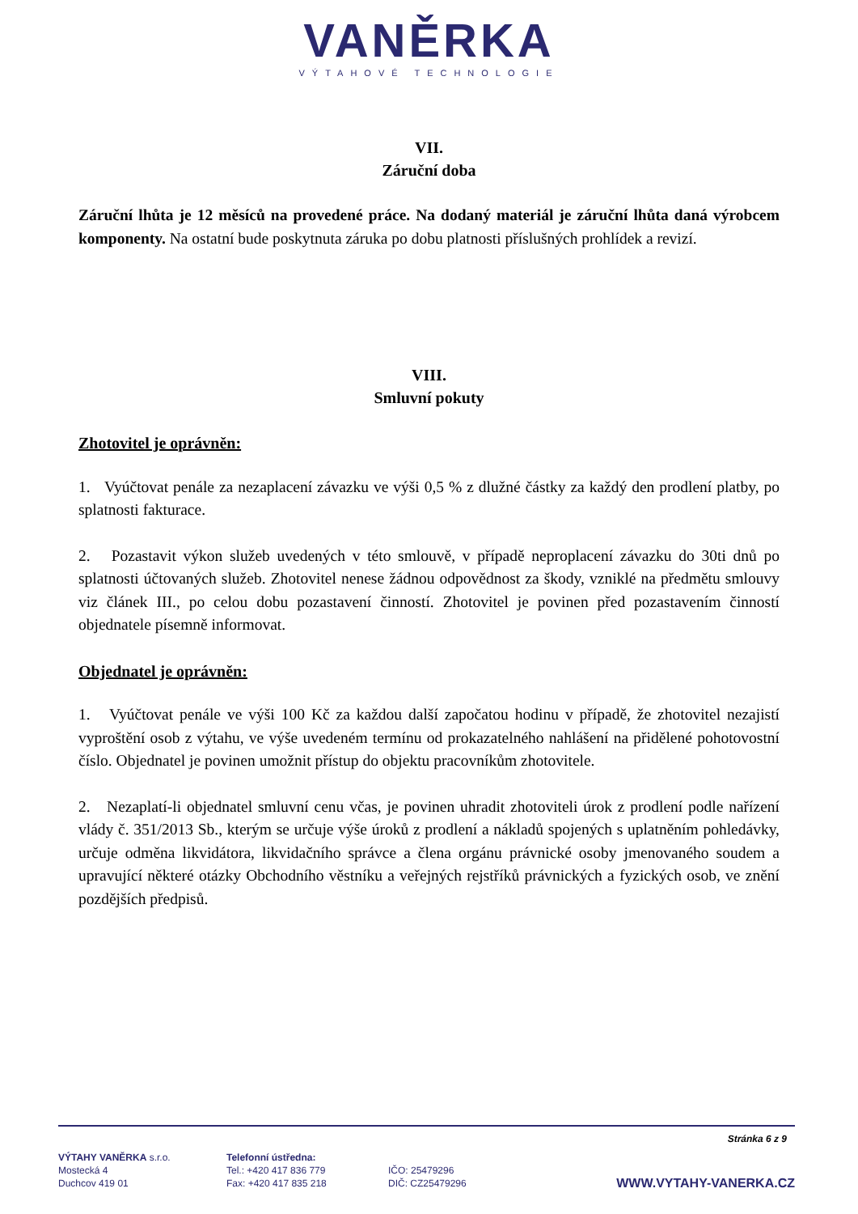VANĚRKA
VÝTAHOVÉ TECHNOLOGIE
VII.
Záruční doba
Záruční lhůta je 12 měsíců na provedené práce. Na dodaný materiál je záruční lhůta daná výrobcem komponenty. Na ostatní bude poskytnuta záruka po dobu platnosti příslušných prohlídek a revizí.
VIII.
Smluvní pokuty
Zhotovitel je oprávněn:
1. Vyúčtovat penále za nezaplacení závazku ve výši 0,5 % z dlužné částky za každý den prodlení platby, po splatnosti fakturace.
2. Pozastavit výkon služeb uvedených v této smlouvě, v případě neproplacení závazku do 30ti dnů po splatnosti účtovaných služeb. Zhotovitel nenese žádnou odpovědnost za škody, vzniklé na předmětu smlouvy viz článek III., po celou dobu pozastavení činností. Zhotovitel je povinen před pozastavením činností objednatele písemně informovat.
Objednatel je oprávněn:
1. Vyúčtovat penále ve výši 100 Kč za každou další započatou hodinu v případě, že zhotovitel nezajistí vyproštění osob z výtahu, ve výše uvedeném termínu od prokazatelného nahlášení na přidělené pohotovostní číslo. Objednatel je povinen umožnit přístup do objektu pracovníkům zhotovitele.
2. Nezaplatí-li objednatel smluvní cenu včas, je povinen uhradit zhotoviteli úrok z prodlení podle nařízení vlády č. 351/2013 Sb., kterým se určuje výše úroků z prodlení a nákladů spojených s uplatněním pohledávky, určuje odměna likvidátora, likvidačního správce a člena orgánu právnické osoby jmenovaného soudem a upravující některé otázky Obchodního věstníku a veřejných rejstříků právnických a fyzických osob, ve znění pozdějších předpisů.
Stránka 6 z 9
VÝTAHY VANĚRKA s.r.o.
Mostecká 4
Duchcov 419 01
Telefonní ústředna:
Tel.: +420 417 836 779
Fax: +420 417 835 218
IČO: 25479296
DIČ: CZ25479296
WWW.VYTAHY-VANERKA.CZ